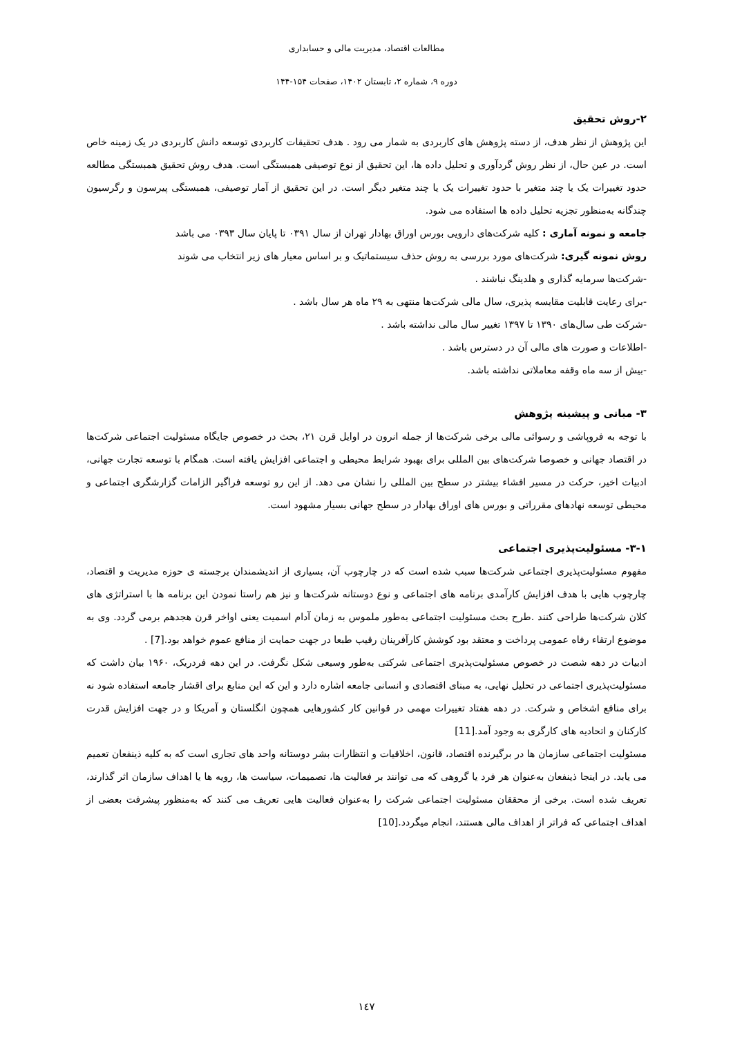مطالعات اقتصاد، مدیریت مالی و حسابداری
دوره ۹، شماره ۲، تابستان ۱۴۰۲، صفحات ۱۵۴-۱۴۴
۲-روش تحقیق
این پژوهش از نظر هدف، از دسته پژوهش های کاربردی به شمار می رود . هدف تحقیقات کاربردی توسعه دانش کاربردی در یک زمینه خاص است. در عین حال، از نظر روش گردآوری و تحلیل داده ها، این تحقیق از نوع توصیفی همبستگی است. هدف روش تحقیق همبستگی مطالعه حدود تغییرات یک یا چند متغیر با حدود تغییرات یک یا چند متغیر دیگر است. در این تحقیق از آمار توصیفی، همبستگی پیرسون و رگرسیون چندگانه به‌منظور تجزیه تحلیل داده ها استفاده می شود.
جامعه و نمونه آماری : کلیه شرکت‌های دارویی بورس اوراق بهادار تهران از سال ۰۳۹۱ تا پایان سال ۰۳۹۳ می باشد
روش نمونه گیری: شرکت‌های مورد بررسی به روش حذف سیستماتیک و بر اساس معیار های زیر انتخاب می شوند
-شرکت‌ها سرمایه گذاری و هلدینگ نباشند .
-برای رعایت قابلیت مقایسه پذیری، سال مالی شرکت‌ها منتهی به ۲۹ ماه هر سال باشد .
-شرکت طی سال‌های ۱۳۹۰ تا ۱۳۹۷ تغییر سال مالی نداشته باشد .
-اطلاعات و صورت های مالی آن در دسترس باشد .
-بیش از سه ماه وقفه معاملاتی نداشته باشد.
۳- مبانی و پیشینه پژوهش
با توجه به فروپاشی و رسوائی مالی برخی شرکت‌ها از جمله انرون در اوایل قرن ۲۱، بحث در خصوص جایگاه مسئولیت اجتماعی شرکت‌ها در اقتصاد جهانی و خصوصا شرکت‌های بین المللی برای بهبود شرایط محیطی و اجتماعی افزایش یافته است. همگام با توسعه تجارت جهانی، ادبیات اخیر، حرکت در مسیر افشاء بیشتر در سطح بین المللی را نشان می دهد. از این رو توسعه فراگیر الزامات گزارشگری اجتماعی و محیطی توسعه نهادهای مقرراتی و بورس های اوراق بهادار در سطح جهانی بسیار مشهود است.
۳-۱- مسئولیت‌پذیری اجتماعی
مفهوم مسئولیت‌پذیری اجتماعی شرکت‌ها سبب شده است که در چارچوب آن، بسیاری از اندیشمندان برجسته ی حوزه مدیریت و اقتصاد، چارچوب هایی با هدف افزایش کارآمدی برنامه های اجتماعی و نوع دوستانه شرکت‌ها و نیز هم راستا نمودن این برنامه ها با استراتژی های کلان شرکت‌ها طراحی کنند .طرح بحث مسئولیت اجتماعی به‌طور ملموس به زمان آدام اسمیت یعنی اواخر قرن هجدهم برمی گردد. وی به موضوع ارتقاء رفاه عمومی پرداخت و معتقد بود کوشش کارآفرینان رقیب طبعا در جهت حمایت از منافع عموم خواهد بود.[7] .
ادبیات در دهه شصت در خصوص مسئولیت‌پذیری اجتماعی شرکتی به‌طور وسیعی شکل نگرفت. در این دهه فردریک، ۱۹۶۰ بیان داشت که مسئولیت‌پذیری اجتماعی در تحلیل نهایی، به مبنای اقتصادی و انسانی جامعه اشاره دارد و این که این منابع برای اقشار جامعه استفاده شود نه برای منافع اشخاص و شرکت. در دهه هفتاد تغییرات مهمی در قوانین کار کشورهایی همچون انگلستان و آمریکا و در جهت افزایش قدرت کارکنان و اتحادیه های کارگری به وجود آمد.[11]
مسئولیت اجتماعی سازمان ها در برگیرنده اقتصاد، قانون، اخلاقیات و انتظارات بشر دوستانه واحد های تجاری است که به کلیه ذینفعان تعمیم می یابد. در اینجا ذینفعان به‌عنوان هر فرد یا گروهی که می توانند بر فعالیت ها، تصمیمات، سیاست ها، رویه ها یا اهداف سازمان اثر گذارند، تعریف شده است. برخی از محققان مسئولیت اجتماعی شرکت را به‌عنوان فعالیت هایی تعریف می کنند که به‌منظور پیشرفت بعضی از اهداف اجتماعی که فراتر از اهداف مالی هستند، انجام میگردد.[10]
۱٤٧